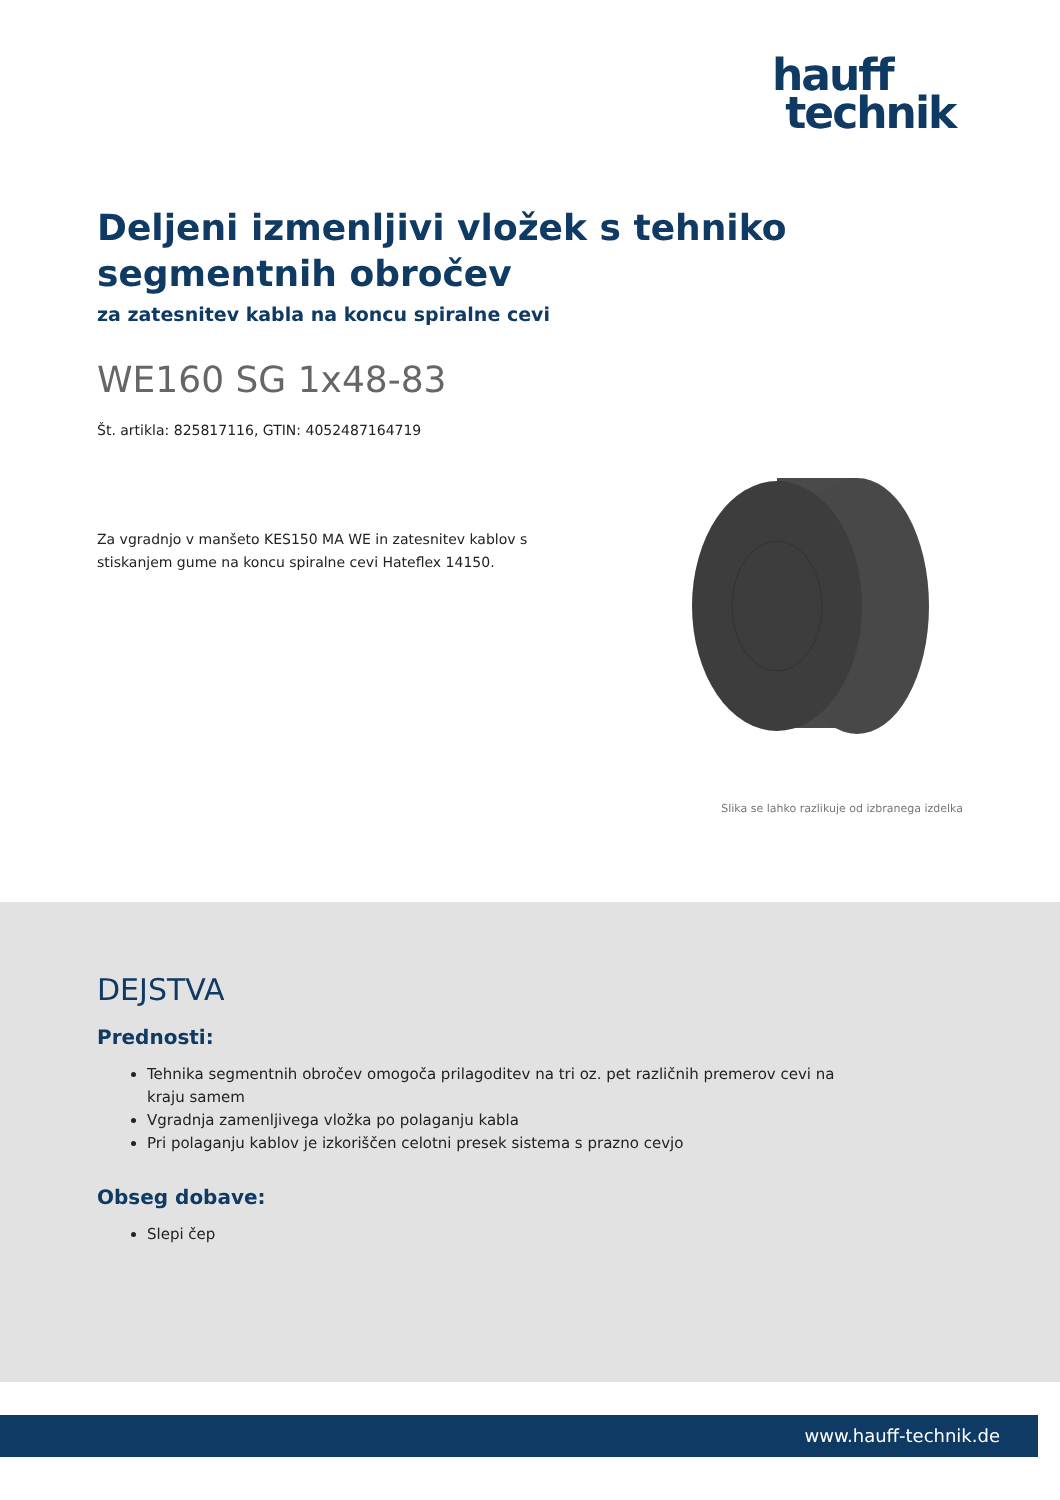hauff
technik
Deljeni izmenljivi vložek s tehniko segmentnih obročev
za zatesnitev kabla na koncu spiralne cevi
WE160 SG 1x48-83
Št. artikla: 825817116, GTIN: 4052487164719
Za vgradnjo v manšeto KES150 MA WE in zatesnitev kablov s stiskanjem gume na koncu spiralne cevi Hateflex 14150.
Slika se lahko razlikuje od izbranega izdelka
DEJSTVA
Prednosti:
Tehnika segmentnih obročev omogoča prilagoditev na tri oz. pet različnih premerov cevi na kraju samem
Vgradnja zamenljivega vložka po polaganju kabla
Pri polaganju kablov je izkoriščen celotni presek sistema s prazno cevjo
Obseg dobave:
Slepi čep
www.hauff-technik.de